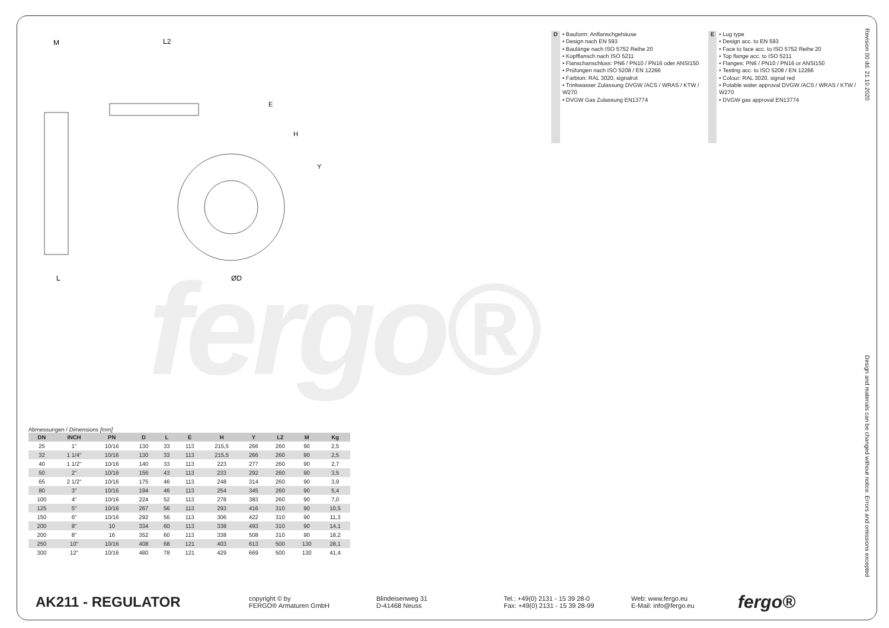fergo®
M
L2
E
H
Y
L
ØD
D
• Bauform: Anflanschgehäuse
• Design nach EN 593
• Baulänge nach ISO 5752 Reihe 20
• Kopfflansch nach ISO 5211
• Flanschanschluss: PN6 / PN10 / PN16 oder ANSI150
• Prüfungen nach ISO 5208 / EN 12266
• Farbton: RAL 3020, signalrot
• Trinkwasser Zulassung DVGW /ACS / WRAS / KTW / W270
• DVGW Gas Zulassung EN13774
E
• Lug type
• Design acc. to EN 593
• Face to face acc. to ISO 5752 Reihe 20
• Top flange acc. to ISO 5211
• Flanges: PN6 / PN10 / PN16 or ANSI150
• Testing acc. to ISO 5208 / EN 12266
• Colour: RAL 3020, signal red
• Potable water approval DVGW /ACS / WRAS / KTW / W270
• DVGW gas approval EN13774
Revision 00 dd. 21.10.2020
Design and materials can be changed without notice. Errors and omissions excepted
Abmessungen / Dimensions [mm]
| DN | INCH | PN | D | L | E | H | Y | L2 | M | Kg |
| --- | --- | --- | --- | --- | --- | --- | --- | --- | --- | --- |
| 25 | 1" | 10/16 | 130 | 33 | 113 | 215,5 | 266 | 260 | 90 | 2,5 |
| 32 | 1 1/4" | 10/16 | 130 | 33 | 113 | 215,5 | 266 | 260 | 90 | 2,5 |
| 40 | 1 1/2" | 10/16 | 140 | 33 | 113 | 223 | 277 | 260 | 90 | 2,7 |
| 50 | 2" | 10/16 | 156 | 43 | 113 | 233 | 292 | 260 | 90 | 3,5 |
| 65 | 2 1/2" | 10/16 | 175 | 46 | 113 | 248 | 314 | 260 | 90 | 3,9 |
| 80 | 3" | 10/16 | 194 | 46 | 113 | 254 | 345 | 260 | 90 | 5,4 |
| 100 | 4" | 10/16 | 224 | 52 | 113 | 278 | 383 | 260 | 90 | 7,0 |
| 125 | 5" | 10/16 | 267 | 56 | 113 | 293 | 416 | 310 | 90 | 10,5 |
| 150 | 6" | 10/16 | 292 | 56 | 113 | 306 | 422 | 310 | 90 | 11,3 |
| 200 | 8" | 10 | 334 | 60 | 113 | 338 | 493 | 310 | 90 | 14,1 |
| 200 | 8" | 16 | 352 | 60 | 113 | 338 | 508 | 310 | 90 | 18,2 |
| 250 | 10" | 10/16 | 408 | 68 | 121 | 403 | 613 | 500 | 130 | 28,1 |
| 300 | 12" | 10/16 | 480 | 78 | 121 | 429 | 669 | 500 | 130 | 41,4 |
AK211 - REGULATOR
copyright © by
FERGO® Armaturen GmbH
Blindeisenweg 31
D-41468 Neuss
Tel.: +49(0) 2131 - 15 39 28-0
Fax: +49(0) 2131 - 15 39 28-99
Web: www.fergo.eu
E-Mail: info@fergo.eu
fergo®